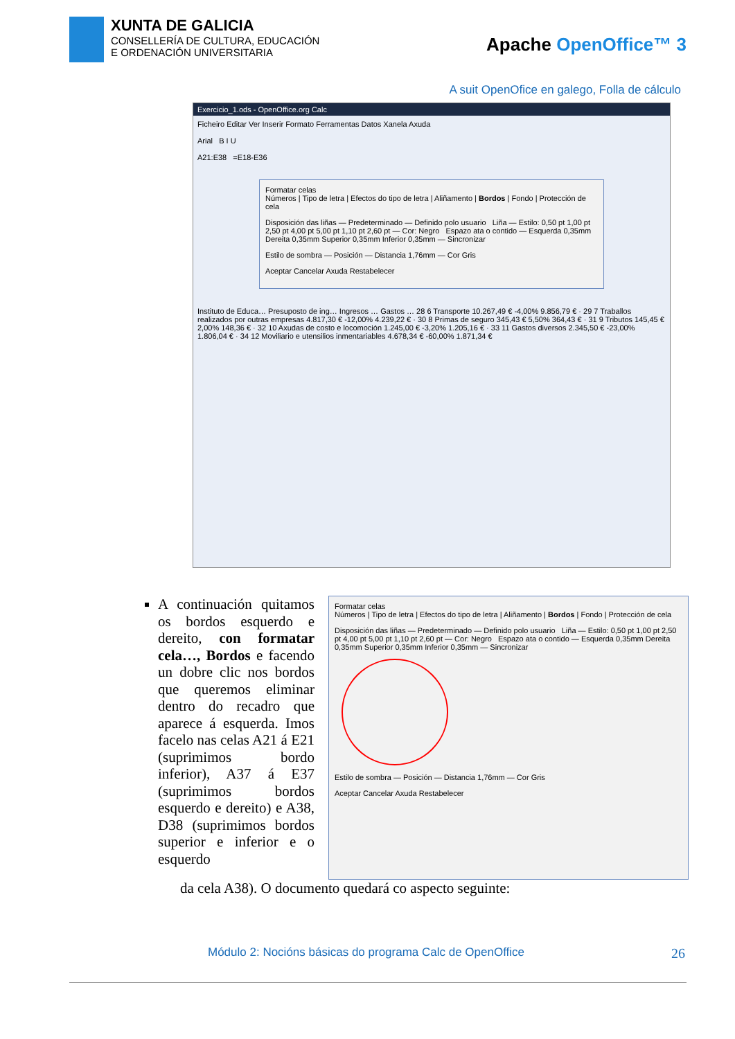XUNTA DE GALICIA
CONSELLERÍA DE CULTURA, EDUCACIÓN
E ORDENACIÓN UNIVERSITARIA
Apache OpenOffice™ 3
A suit OpenOfice en galego, Folla de cálculo
Exercicio_1.ods - OpenOffice.org Calc
Ficheiro Editar Ver Inserir Formato Ferramentas Datos Xanela Axuda
Arial B I U
A21:E38 =E18-E36
Formatar celas
Números | Tipo de letra | Efectos do tipo de letra | Aliñamento | Bordos | Fondo | Protección de cela
Disposición das liñas — Predeterminado — Definido polo usuario Liña — Estilo: 0,50 pt 1,00 pt 2,50 pt 4,00 pt 5,00 pt 1,10 pt 2,60 pt — Cor: Negro Espazo ata o contido — Esquerda 0,35mm Dereita 0,35mm Superior 0,35mm Inferior 0,35mm — Sincronizar
Estilo de sombra — Posición — Distancia 1,76mm — Cor Gris
Aceptar Cancelar Axuda Restabelecer
Instituto de Educa… Presuposto de ing… Ingresos … Gastos … 28 6 Transporte 10.267,49 € -4,00% 9.856,79 € · 29 7 Traballos realizados por outras empresas 4.817,30 € -12,00% 4.239,22 € · 30 8 Primas de seguro 345,43 € 5,50% 364,43 € · 31 9 Tributos 145,45 € 2,00% 148,36 € · 32 10 Axudas de costo e locomoción 1.245,00 € -3,20% 1.205,16 € · 33 11 Gastos diversos 2.345,50 € -23,00% 1.806,04 € · 34 12 Moviliario e utensilios inmentariables 4.678,34 € -60,00% 1.871,34 €
A continuación quitamos os bordos esquerdo e dereito, con formatar cela…, Bordos e facendo un dobre clic nos bordos que queremos eliminar dentro do recadro que aparece á esquerda. Imos facelo nas celas A21 á E21 (suprimimos bordo inferior), A37 á E37 (suprimimos bordos esquerdo e dereito) e A38, D38 (suprimimos bordos superior e inferior e o esquerdo
Formatar celas
Números | Tipo de letra | Efectos do tipo de letra | Aliñamento | Bordos | Fondo | Protección de cela
Disposición das liñas — Predeterminado — Definido polo usuario Liña — Estilo: 0,50 pt 1,00 pt 2,50 pt 4,00 pt 5,00 pt 1,10 pt 2,60 pt — Cor: Negro Espazo ata o contido — Esquerda 0,35mm Dereita 0,35mm Superior 0,35mm Inferior 0,35mm — Sincronizar
Estilo de sombra — Posición — Distancia 1,76mm — Cor Gris
Aceptar Cancelar Axuda Restabelecer
da cela A38). O documento quedará co aspecto seguinte:
Módulo 2: Nocións básicas do programa Calc de OpenOffice 26